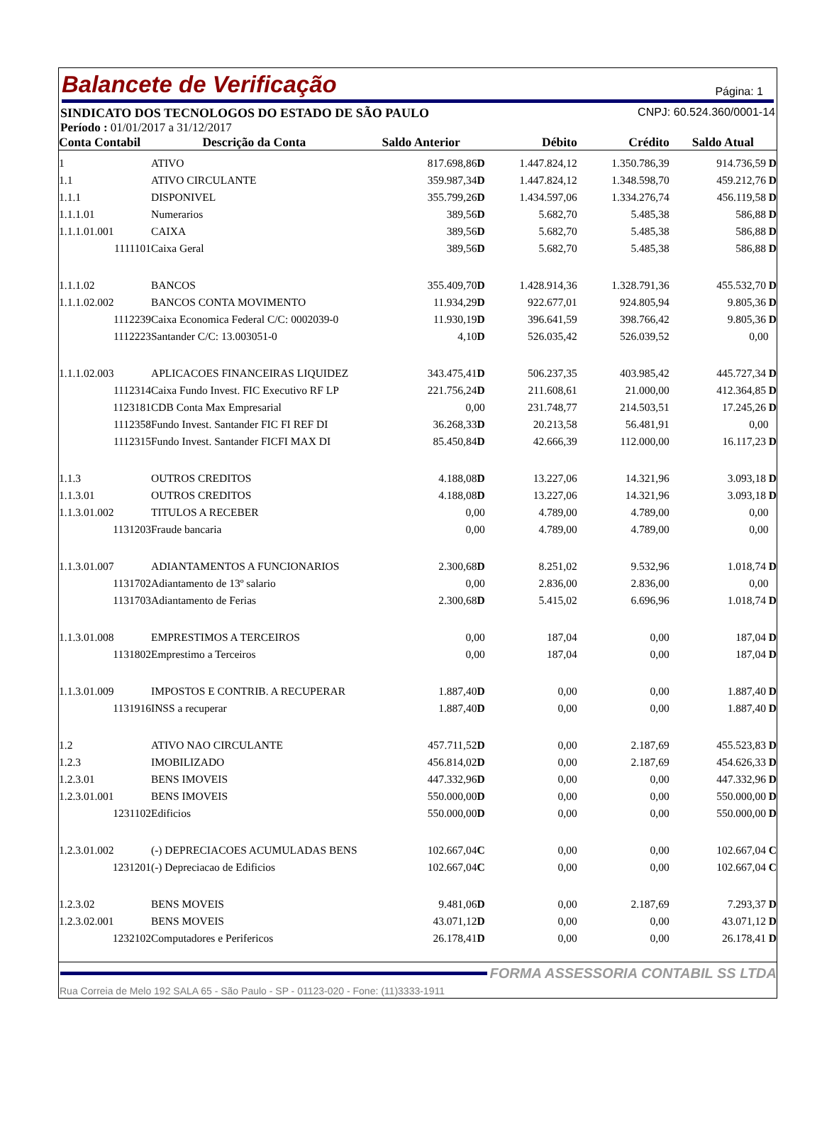Balancete de Verificação Página: 1
SINDICATO DOS TECNOLOGOS DO ESTADO DE SÃO PAULO CNPJ: 60.524.360/0001-14
Período : 01/01/2017 a 31/12/2017
| Conta Contabil | Descrição da Conta | Saldo Anterior | Débito | Crédito | Saldo Atual |
| --- | --- | --- | --- | --- | --- |
| 1 | ATIVO | 817.698,86 D | 1.447.824,12 | 1.350.786,39 | 914.736,59 D |
| 1.1 | ATIVO CIRCULANTE | 359.987,34 D | 1.447.824,12 | 1.348.598,70 | 459.212,76 D |
| 1.1.1 | DISPONIVEL | 355.799,26 D | 1.434.597,06 | 1.334.276,74 | 456.119,58 D |
| 1.1.1.01 | Numerarios | 389,56 D | 5.682,70 | 5.485,38 | 586,88 D |
| 1.1.1.01.001 | CAIXA | 389,56 D | 5.682,70 | 5.485,38 | 586,88 D |
| 1111101 | Caixa Geral | 389,56 D | 5.682,70 | 5.485,38 | 586,88 D |
| 1.1.1.02 | BANCOS | 355.409,70 D | 1.428.914,36 | 1.328.791,36 | 455.532,70 D |
| 1.1.1.02.002 | BANCOS CONTA MOVIMENTO | 11.934,29 D | 922.677,01 | 924.805,94 | 9.805,36 D |
| 1112239 | Caixa Economica Federal C/C: 0002039-0 | 11.930,19 D | 396.641,59 | 398.766,42 | 9.805,36 D |
| 1112223 | Santander C/C: 13.003051-0 | 4,10 D | 526.035,42 | 526.039,52 | 0,00 |
| 1.1.1.02.003 | APLICACOES FINANCEIRAS LIQUIDEZ | 343.475,41 D | 506.237,35 | 403.985,42 | 445.727,34 D |
| 1112314 | Caixa Fundo Invest. FIC Executivo RF LP | 221.756,24 D | 211.608,61 | 21.000,00 | 412.364,85 D |
| 1123181 | CDB Conta Max Empresarial | 0,00 | 231.748,77 | 214.503,51 | 17.245,26 D |
| 1112358 | Fundo Invest. Santander FIC FI REF DI | 36.268,33 D | 20.213,58 | 56.481,91 | 0,00 |
| 1112315 | Fundo Invest. Santander FICFI MAX DI | 85.450,84 D | 42.666,39 | 112.000,00 | 16.117,23 D |
| 1.1.3 | OUTROS CREDITOS | 4.188,08 D | 13.227,06 | 14.321,96 | 3.093,18 D |
| 1.1.3.01 | OUTROS CREDITOS | 4.188,08 D | 13.227,06 | 14.321,96 | 3.093,18 D |
| 1.1.3.01.002 | TITULOS A RECEBER | 0,00 | 4.789,00 | 4.789,00 | 0,00 |
| 1131203 | Fraude bancaria | 0,00 | 4.789,00 | 4.789,00 | 0,00 |
| 1.1.3.01.007 | ADIANTAMENTOS A FUNCIONARIOS | 2.300,68 D | 8.251,02 | 9.532,96 | 1.018,74 D |
| 1131702 | Adiantamento de 13º salario | 0,00 | 2.836,00 | 2.836,00 | 0,00 |
| 1131703 | Adiantamento de Ferias | 2.300,68 D | 5.415,02 | 6.696,96 | 1.018,74 D |
| 1.1.3.01.008 | EMPRESTIMOS A TERCEIROS | 0,00 | 187,04 | 0,00 | 187,04 D |
| 1131802 | Emprestimo a Terceiros | 0,00 | 187,04 | 0,00 | 187,04 D |
| 1.1.3.01.009 | IMPOSTOS E CONTRIB. A RECUPERAR | 1.887,40 D | 0,00 | 0,00 | 1.887,40 D |
| 1131916 | INSS a recuperar | 1.887,40 D | 0,00 | 0,00 | 1.887,40 D |
| 1.2 | ATIVO NAO CIRCULANTE | 457.711,52 D | 0,00 | 2.187,69 | 455.523,83 D |
| 1.2.3 | IMOBILIZADO | 456.814,02 D | 0,00 | 2.187,69 | 454.626,33 D |
| 1.2.3.01 | BENS IMOVEIS | 447.332,96 D | 0,00 | 0,00 | 447.332,96 D |
| 1.2.3.01.001 | BENS IMOVEIS | 550.000,00 D | 0,00 | 0,00 | 550.000,00 D |
| 1231102 | Edificios | 550.000,00 D | 0,00 | 0,00 | 550.000,00 D |
| 1.2.3.01.002 | (-) DEPRECIACOES ACUMULADAS BENS | 102.667,04 C | 0,00 | 0,00 | 102.667,04 C |
| 1231201 | (-) Depreciacao de Edificios | 102.667,04 C | 0,00 | 0,00 | 102.667,04 C |
| 1.2.3.02 | BENS MOVEIS | 9.481,06 D | 0,00 | 2.187,69 | 7.293,37 D |
| 1.2.3.02.001 | BENS MOVEIS | 43.071,12 D | 0,00 | 0,00 | 43.071,12 D |
| 1232102 | Computadores e Perifericos | 26.178,41 D | 0,00 | 0,00 | 26.178,41 D |
FORMA ASSESSORIA CONTABIL SS LTDA
Rua Correia de Melo 192 SALA 65 - São Paulo - SP - 01123-020 - Fone: (11)3333-1911